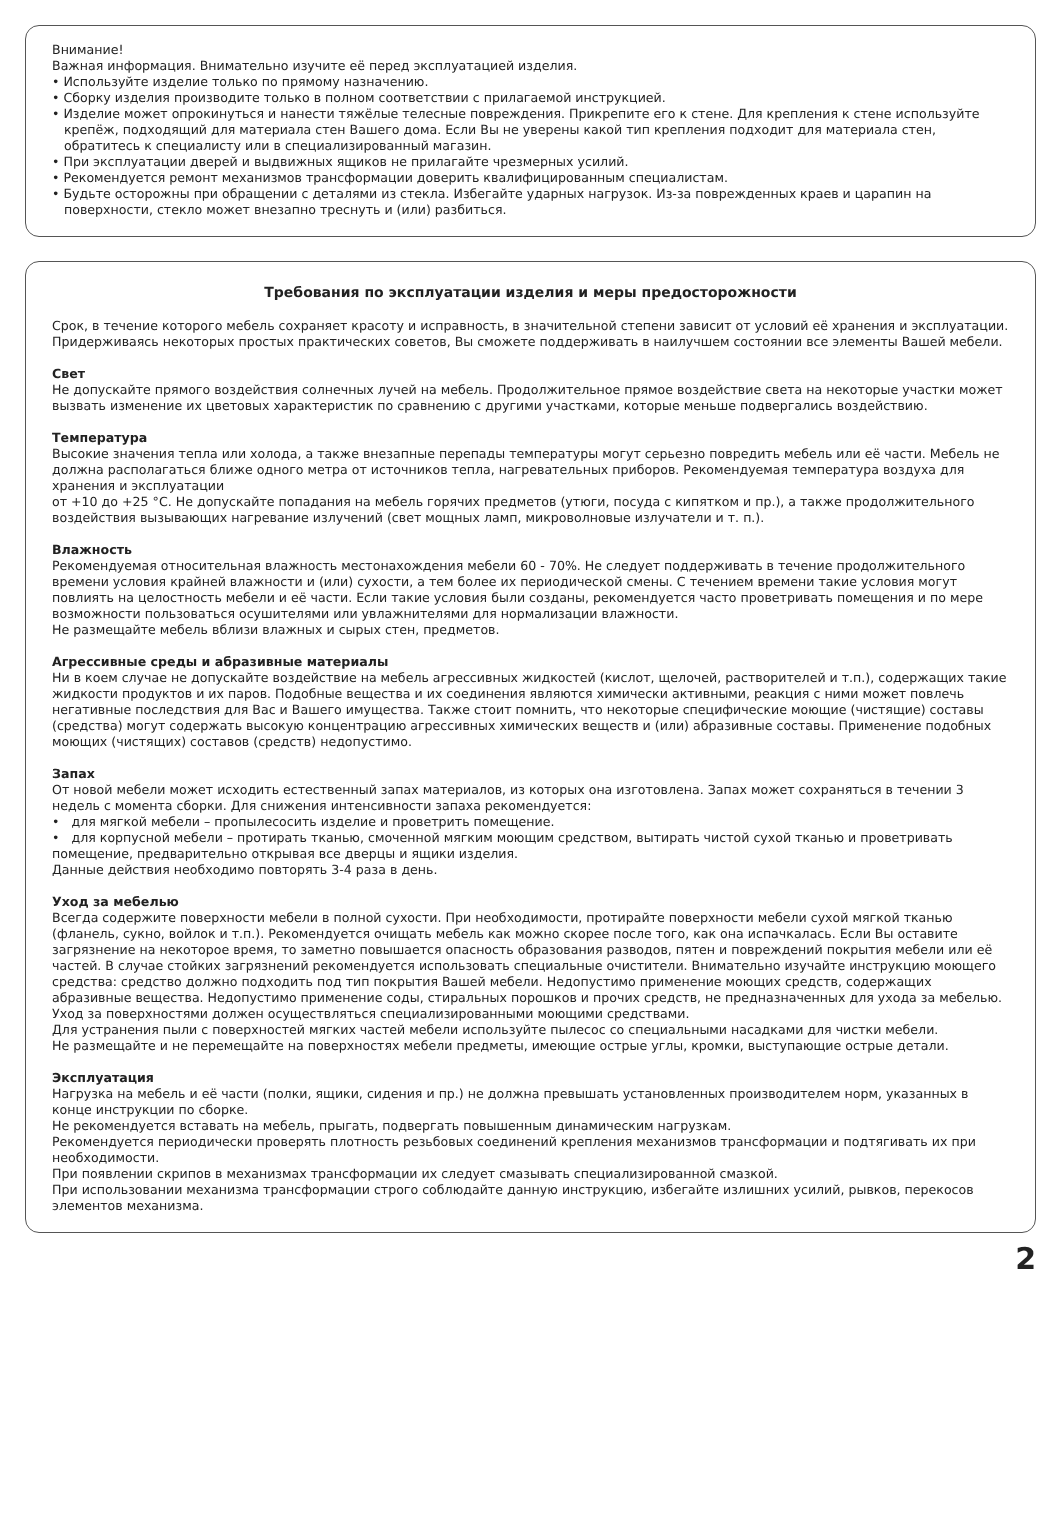Внимание!
Важная информация. Внимательно изучите её перед эксплуатацией изделия.
• Используйте изделие только по прямому назначению.
• Сборку изделия производите только в полном соответствии с прилагаемой инструкцией.
• Изделие может опрокинуться и нанести тяжёлые телесные повреждения. Прикрепите его к стене. Для крепления к стене используйте крепёж, подходящий для материала стен Вашего дома. Если Вы не уверены какой тип крепления подходит для материала стен, обратитесь к специалисту или в специализированный магазин.
• При эксплуатации дверей и выдвижных ящиков не прилагайте чрезмерных усилий.
• Рекомендуется ремонт механизмов трансформации доверить квалифицированным специалистам.
• Будьте осторожны при обращении с деталями из стекла. Избегайте ударных нагрузок. Из-за поврежденных краев и царапин на поверхности, стекло может внезапно треснуть и (или) разбиться.
Требования по эксплуатации изделия и меры предосторожности
Срок, в течение которого мебель сохраняет красоту и исправность, в значительной степени зависит от условий её хранения и эксплуатации. Придерживаясь некоторых простых практических советов, Вы сможете поддерживать в наилучшем состоянии все элементы Вашей мебели.
Свет
Не допускайте прямого воздействия солнечных лучей на мебель. Продолжительное прямое воздействие света на некоторые участки может вызвать изменение их цветовых характеристик по сравнению с другими участками, которые меньше подвергались воздействию.
Температура
Высокие значения тепла или холода, а также внезапные перепады температуры могут серьезно повредить мебель или её части. Мебель не должна располагаться ближе одного метра от источников тепла, нагревательных приборов. Рекомендуемая температура воздуха для хранения и эксплуатации
от +10 до +25 °С. Не допускайте попадания на мебель горячих предметов (утюги, посуда с кипятком и пр.), а также продолжительного воздействия вызывающих нагревание излучений (свет мощных ламп, микроволновые излучатели и т. п.).
Влажность
Рекомендуемая относительная влажность местонахождения мебели 60 - 70%. Не следует поддерживать в течение продолжительного времени условия крайней влажности и (или) сухости, а тем более их периодической смены. С течением времени такие условия могут повлиять на целостность мебели и её части. Если такие условия были созданы, рекомендуется часто проветривать помещения и по мере возможности пользоваться осушителями или увлажнителями для нормализации влажности.
Не размещайте мебель вблизи влажных и сырых стен, предметов.
Агрессивные среды и абразивные материалы
Ни в коем случае не допускайте воздействие на мебель агрессивных жидкостей (кислот, щелочей, растворителей и т.п.), содержащих такие жидкости продуктов и их паров. Подобные вещества и их соединения являются химически активными, реакция с ними может повлечь негативные последствия для Вас и Вашего имущества. Также стоит помнить, что некоторые специфические моющие (чистящие) составы (средства) могут содержать высокую концентрацию агрессивных химических веществ и (или) абразивные составы. Применение подобных моющих (чистящих) составов (средств) недопустимо.
Запах
От новой мебели может исходить естественный запах материалов, из которых она изготовлена. Запах может сохраняться в течении 3 недель с момента сборки. Для снижения интенсивности запаха рекомендуется:
• для мягкой мебели – пропылесосить изделие и проветрить помещение.
• для корпусной мебели – протирать тканью, смоченной мягким моющим средством, вытирать чистой сухой тканью и проветривать помещение, предварительно открывая все дверцы и ящики изделия.
Данные действия необходимо повторять 3-4 раза в день.
Уход за мебелью
Всегда содержите поверхности мебели в полной сухости. При необходимости, протирайте поверхности мебели сухой мягкой тканью (фланель, сукно, войлок и т.п.). Рекомендуется очищать мебель как можно скорее после того, как она испачкалась. Если Вы оставите загрязнение на некоторое время, то заметно повышается опасность образования разводов, пятен и повреждений покрытия мебели или её частей. В случае стойких загрязнений рекомендуется использовать специальные очистители. Внимательно изучайте инструкцию моющего средства: средство должно подходить под тип покрытия Вашей мебели. Недопустимо применение моющих средств, содержащих абразивные вещества. Недопустимо применение соды, стиральных порошков и прочих средств, не предназначенных для ухода за мебелью. Уход за поверхностями должен осуществляться специализированными моющими средствами.
Для устранения пыли с поверхностей мягких частей мебели используйте пылесос со специальными насадками для чистки мебели.
Не размещайте и не перемещайте на поверхностях мебели предметы, имеющие острые углы, кромки, выступающие острые детали.
Эксплуатация
Нагрузка на мебель и её части (полки, ящики, сидения и пр.) не должна превышать установленных производителем норм, указанных в конце инструкции по сборке.
Не рекомендуется вставать на мебель, прыгать, подвергать повышенным динамическим нагрузкам.
Рекомендуется периодически проверять плотность резьбовых соединений крепления механизмов трансформации и подтягивать их при необходимости.
При появлении скрипов в механизмах трансформации их следует смазывать специализированной смазкой.
При использовании механизма трансформации строго соблюдайте данную инструкцию, избегайте излишних усилий, рывков, перекосов элементов механизма.
2